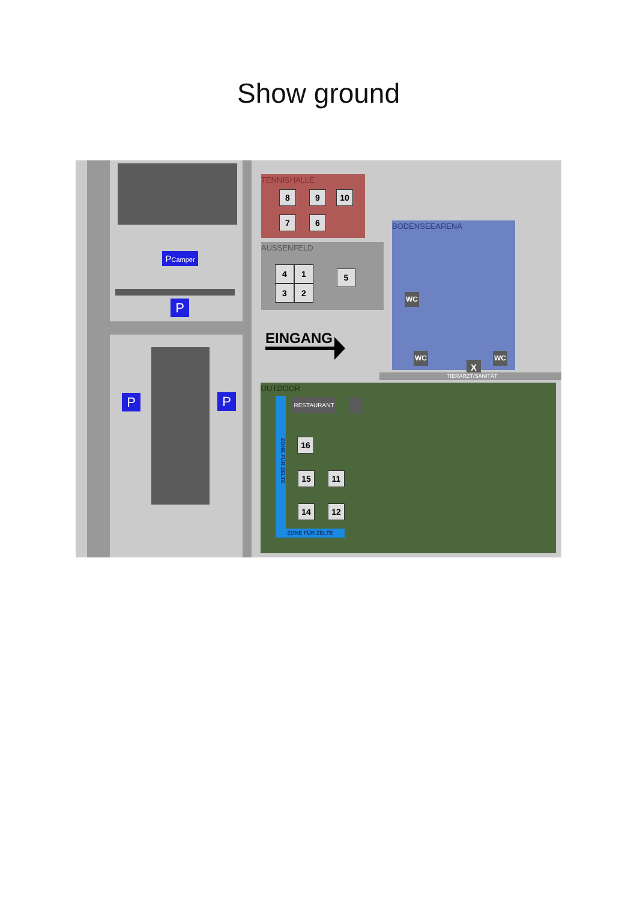Show ground
PCamper
P
P P
TENNISHALLE
8 9 10
7 6
AUSSENFELD
4 1
3 2
5
EINGANG
BODENSEEARENA
WC
WC WC
X
TIERARZT/SANITÄT
OUTDOOR
ZONE FÜR ZELTE
ZONE FÜR ZELTE
RESTAURANT
16
15 11
14 12